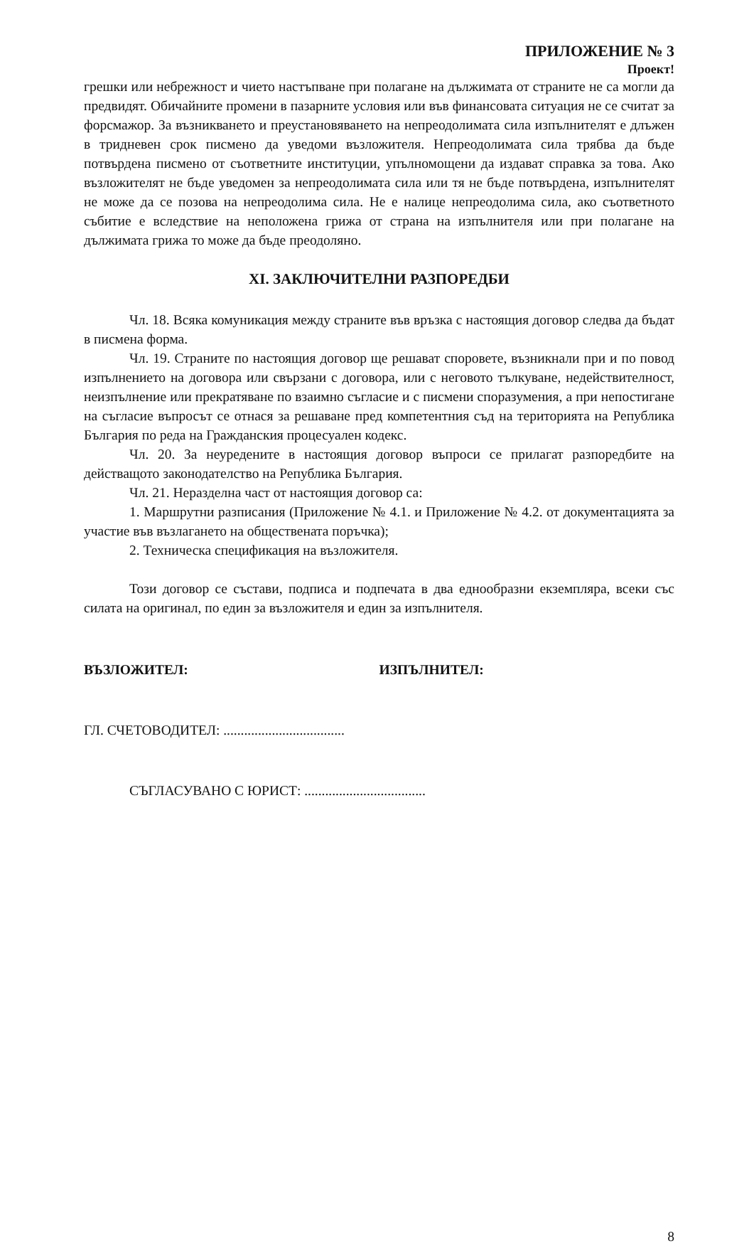ПРИЛОЖЕНИЕ № 3
Проект!
грешки или небрежност и чието настъпване при полагане на дължимата от страните не са могли да предвидят. Обичайните промени в пазарните условия или във финансовата ситуация не се считат за форсмажор. За възникването и преустановяването на непреодолимата сила изпълнителят е длъжен в тридневен срок писмено да уведоми възложителя. Непреодолимата сила трябва да бъде потвърдена писмено от съответните институции, упълномощени да издават справка за това. Ако възложителят не бъде уведомен за непреодолимата сила или тя не бъде потвърдена, изпълнителят не може да се позова на непреодолима сила. Не е налице непреодолима сила, ако съответното събитие е вследствие на неположена грижа от страна на изпълнителя или при полагане на дължимата грижа то може да бъде преодоляно.
XI. ЗАКЛЮЧИТЕЛНИ РАЗПОРЕДБИ
Чл. 18. Всяка комуникация между страните във връзка с настоящия договор следва да бъдат в писмена форма.
Чл. 19. Страните по настоящия договор ще решават споровете, възникнали при и по повод изпълнението на договора или свързани с договора, или с неговото тълкуване, недействителност, неизпълнение или прекратяване по взаимно съгласие и с писмени споразумения, а при непостигане на съгласие въпросът се отнася за решаване пред компетентния съд на територията на Република България по реда на Гражданския процесуален кодекс.
Чл. 20. За неуредените в настоящия договор въпроси се прилагат разпоредбите на действащото законодателство на Република България.
Чл. 21. Неразделна част от настоящия договор са:
1. Маршрутни разписания (Приложение № 4.1. и Приложение № 4.2. от документацията за участие във възлагането на обществената поръчка);
2. Техническа спецификация на възложителя.
Този договор се състави, подписа и подпечата в два еднообразни екземпляра, всеки със силата на оригинал, по един за възложителя и един за изпълнителя.
ВЪЗЛОЖИТЕЛ: ИЗПЪЛНИТЕЛ:
ГЛ. СЧЕТОВОДИТЕЛ: ...................................
СЪГЛАСУВАНО С ЮРИСТ: ...................................
8